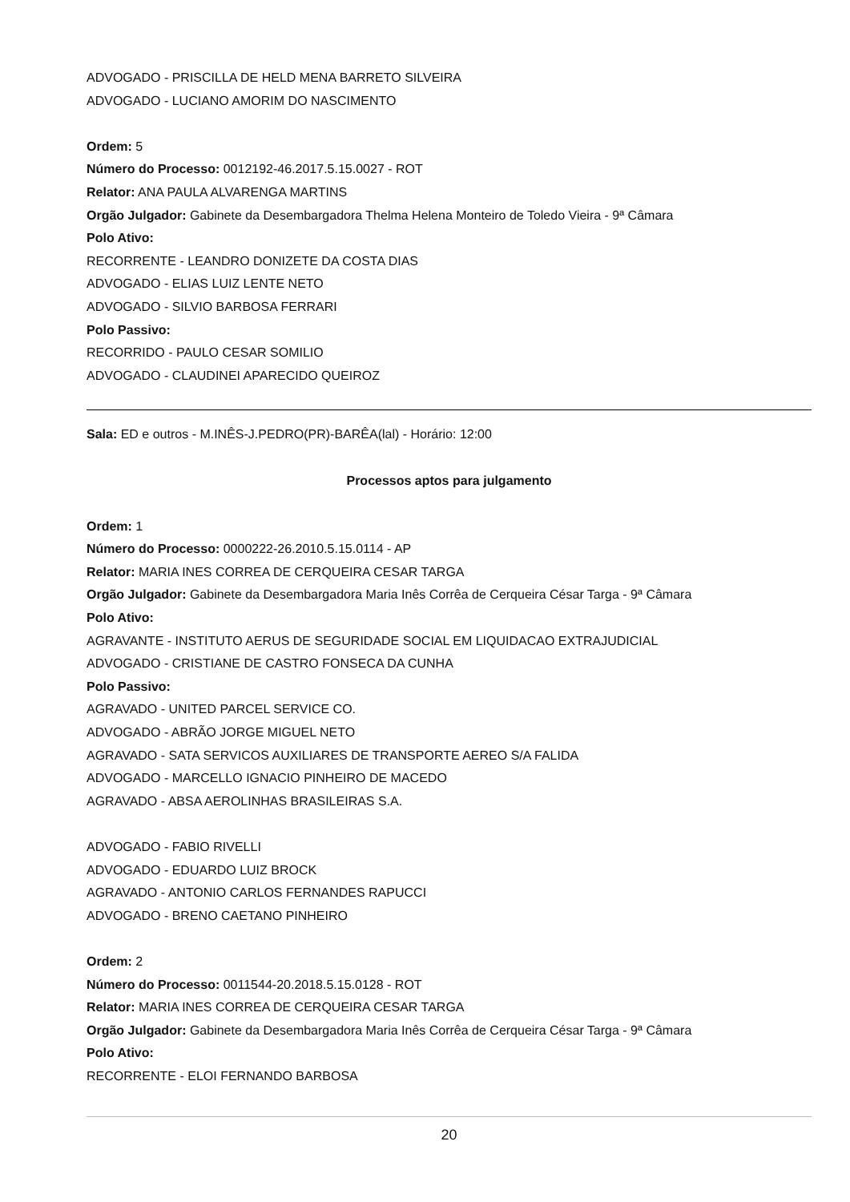ADVOGADO - PRISCILLA DE HELD MENA BARRETO SILVEIRA
ADVOGADO - LUCIANO AMORIM DO NASCIMENTO
Ordem: 5
Número do Processo: 0012192-46.2017.5.15.0027 - ROT
Relator: ANA PAULA ALVARENGA MARTINS
Orgão Julgador: Gabinete da Desembargadora Thelma Helena Monteiro de Toledo Vieira - 9ª Câmara
Polo Ativo:
RECORRENTE - LEANDRO DONIZETE DA COSTA DIAS
ADVOGADO - ELIAS LUIZ LENTE NETO
ADVOGADO - SILVIO BARBOSA FERRARI
Polo Passivo:
RECORRIDO - PAULO CESAR SOMILIO
ADVOGADO - CLAUDINEI APARECIDO QUEIROZ
Sala: ED e outros - M.INÊS-J.PEDRO(PR)-BARÊA(lal) - Horário: 12:00
Processos aptos para julgamento
Ordem: 1
Número do Processo: 0000222-26.2010.5.15.0114 - AP
Relator: MARIA INES CORREA DE CERQUEIRA CESAR TARGA
Orgão Julgador: Gabinete da Desembargadora Maria Inês Corrêa de Cerqueira César Targa - 9ª Câmara
Polo Ativo:
AGRAVANTE - INSTITUTO AERUS DE SEGURIDADE SOCIAL EM LIQUIDACAO EXTRAJUDICIAL
ADVOGADO - CRISTIANE DE CASTRO FONSECA DA CUNHA
Polo Passivo:
AGRAVADO - UNITED PARCEL SERVICE CO.
ADVOGADO - ABRÃO JORGE MIGUEL NETO
AGRAVADO - SATA SERVICOS AUXILIARES DE TRANSPORTE AEREO S/A FALIDA
ADVOGADO - MARCELLO IGNACIO PINHEIRO DE MACEDO
AGRAVADO - ABSA AEROLINHAS BRASILEIRAS S.A.
ADVOGADO - FABIO RIVELLI
ADVOGADO - EDUARDO LUIZ BROCK
AGRAVADO - ANTONIO CARLOS FERNANDES RAPUCCI
ADVOGADO - BRENO CAETANO PINHEIRO
Ordem: 2
Número do Processo: 0011544-20.2018.5.15.0128 - ROT
Relator: MARIA INES CORREA DE CERQUEIRA CESAR TARGA
Orgão Julgador: Gabinete da Desembargadora Maria Inês Corrêa de Cerqueira César Targa - 9ª Câmara
Polo Ativo:
RECORRENTE - ELOI FERNANDO BARBOSA
20